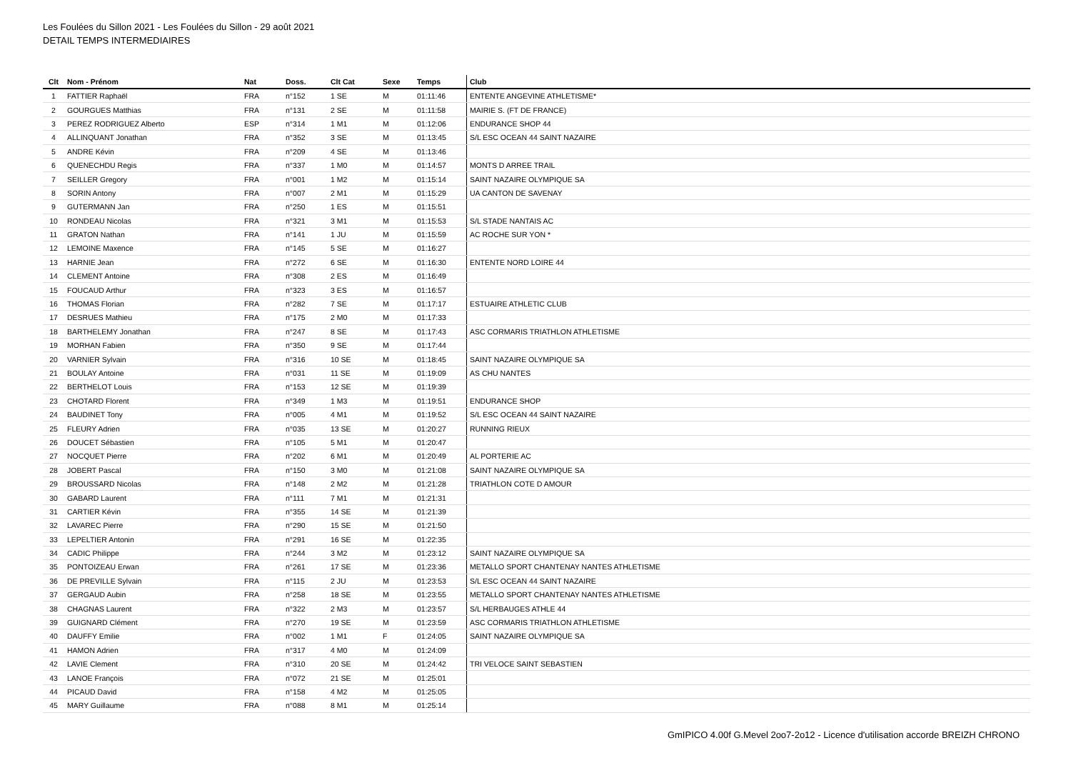Les Foulées du Sillon 2021 - Les Foulées du Sillon - 29 août 2021
DETAIL TEMPS INTERMEDIAIRES
| Clt | Nom - Prénom | Nat | Doss. | Clt Cat | Sexe | Temps | Club |
| --- | --- | --- | --- | --- | --- | --- | --- |
| 1 | FATTIER Raphaël | FRA | n°152 | 1 SE | M | 01:11:46 | ENTENTE ANGEVINE ATHLETISME* |
| 2 | GOURGUES Matthias | FRA | n°131 | 2 SE | M | 01:11:58 | MAIRIE S. (FT DE FRANCE) |
| 3 | PEREZ RODRIGUEZ Alberto | ESP | n°314 | 1 M1 | M | 01:12:06 | ENDURANCE SHOP 44 |
| 4 | ALLINQUANT Jonathan | FRA | n°352 | 3 SE | M | 01:13:45 | S/L ESC OCEAN 44 SAINT NAZAIRE |
| 5 | ANDRE Kévin | FRA | n°209 | 4 SE | M | 01:13:46 | |
| 6 | QUENECHDU Regis | FRA | n°337 | 1 M0 | M | 01:14:57 | MONTS D ARREE TRAIL |
| 7 | SEILLER Gregory | FRA | n°001 | 1 M2 | M | 01:15:14 | SAINT NAZAIRE OLYMPIQUE SA |
| 8 | SORIN Antony | FRA | n°007 | 2 M1 | M | 01:15:29 | UA CANTON DE SAVENAY |
| 9 | GUTERMANN Jan | FRA | n°250 | 1 ES | M | 01:15:51 | |
| 10 | RONDEAU Nicolas | FRA | n°321 | 3 M1 | M | 01:15:53 | S/L STADE NANTAIS AC |
| 11 | GRATON Nathan | FRA | n°141 | 1 JU | M | 01:15:59 | AC ROCHE SUR YON * |
| 12 | LEMOINE Maxence | FRA | n°145 | 5 SE | M | 01:16:27 | |
| 13 | HARNIE Jean | FRA | n°272 | 6 SE | M | 01:16:30 | ENTENTE NORD LOIRE 44 |
| 14 | CLEMENT Antoine | FRA | n°308 | 2 ES | M | 01:16:49 | |
| 15 | FOUCAUD Arthur | FRA | n°323 | 3 ES | M | 01:16:57 | |
| 16 | THOMAS Florian | FRA | n°282 | 7 SE | M | 01:17:17 | ESTUAIRE ATHLETIC CLUB |
| 17 | DESRUES Mathieu | FRA | n°175 | 2 M0 | M | 01:17:33 | |
| 18 | BARTHELEMY Jonathan | FRA | n°247 | 8 SE | M | 01:17:43 | ASC CORMARIS TRIATHLON ATHLETISME |
| 19 | MORHAN Fabien | FRA | n°350 | 9 SE | M | 01:17:44 | |
| 20 | VARNIER Sylvain | FRA | n°316 | 10 SE | M | 01:18:45 | SAINT NAZAIRE OLYMPIQUE SA |
| 21 | BOULAY Antoine | FRA | n°031 | 11 SE | M | 01:19:09 | AS CHU NANTES |
| 22 | BERTHELOT Louis | FRA | n°153 | 12 SE | M | 01:19:39 | |
| 23 | CHOTARD Florent | FRA | n°349 | 1 M3 | M | 01:19:51 | ENDURANCE SHOP |
| 24 | BAUDINET Tony | FRA | n°005 | 4 M1 | M | 01:19:52 | S/L ESC OCEAN 44 SAINT NAZAIRE |
| 25 | FLEURY Adrien | FRA | n°035 | 13 SE | M | 01:20:27 | RUNNING RIEUX |
| 26 | DOUCET Sébastien | FRA | n°105 | 5 M1 | M | 01:20:47 | |
| 27 | NOCQUET Pierre | FRA | n°202 | 6 M1 | M | 01:20:49 | AL PORTERIE AC |
| 28 | JOBERT Pascal | FRA | n°150 | 3 M0 | M | 01:21:08 | SAINT NAZAIRE OLYMPIQUE SA |
| 29 | BROUSSARD Nicolas | FRA | n°148 | 2 M2 | M | 01:21:28 | TRIATHLON COTE D AMOUR |
| 30 | GABARD Laurent | FRA | n°111 | 7 M1 | M | 01:21:31 | |
| 31 | CARTIER Kévin | FRA | n°355 | 14 SE | M | 01:21:39 | |
| 32 | LAVAREC Pierre | FRA | n°290 | 15 SE | M | 01:21:50 | |
| 33 | LEPELTIER Antonin | FRA | n°291 | 16 SE | M | 01:22:35 | |
| 34 | CADIC Philippe | FRA | n°244 | 3 M2 | M | 01:23:12 | SAINT NAZAIRE OLYMPIQUE SA |
| 35 | PONTOIZEAU Erwan | FRA | n°261 | 17 SE | M | 01:23:36 | METALLO SPORT CHANTENAY NANTES ATHLETISME |
| 36 | DE PREVILLE Sylvain | FRA | n°115 | 2 JU | M | 01:23:53 | S/L ESC OCEAN 44 SAINT NAZAIRE |
| 37 | GERGAUD Aubin | FRA | n°258 | 18 SE | M | 01:23:55 | METALLO SPORT CHANTENAY NANTES ATHLETISME |
| 38 | CHAGNAS Laurent | FRA | n°322 | 2 M3 | M | 01:23:57 | S/L HERBAUGES ATHLE 44 |
| 39 | GUIGNARD Clément | FRA | n°270 | 19 SE | M | 01:23:59 | ASC CORMARIS TRIATHLON ATHLETISME |
| 40 | DAUFFY Emilie | FRA | n°002 | 1 M1 | F | 01:24:05 | SAINT NAZAIRE OLYMPIQUE SA |
| 41 | HAMON Adrien | FRA | n°317 | 4 M0 | M | 01:24:09 | |
| 42 | LAVIE Clement | FRA | n°310 | 20 SE | M | 01:24:42 | TRI VELOCE SAINT SEBASTIEN |
| 43 | LANOE François | FRA | n°072 | 21 SE | M | 01:25:01 | |
| 44 | PICAUD David | FRA | n°158 | 4 M2 | M | 01:25:05 | |
| 45 | MARY Guillaume | FRA | n°088 | 8 M1 | M | 01:25:14 | |
GmIPICO 4.00f G.Mevel 2oo7-2o12 - Licence d'utilisation accorde BREIZH CHRONO